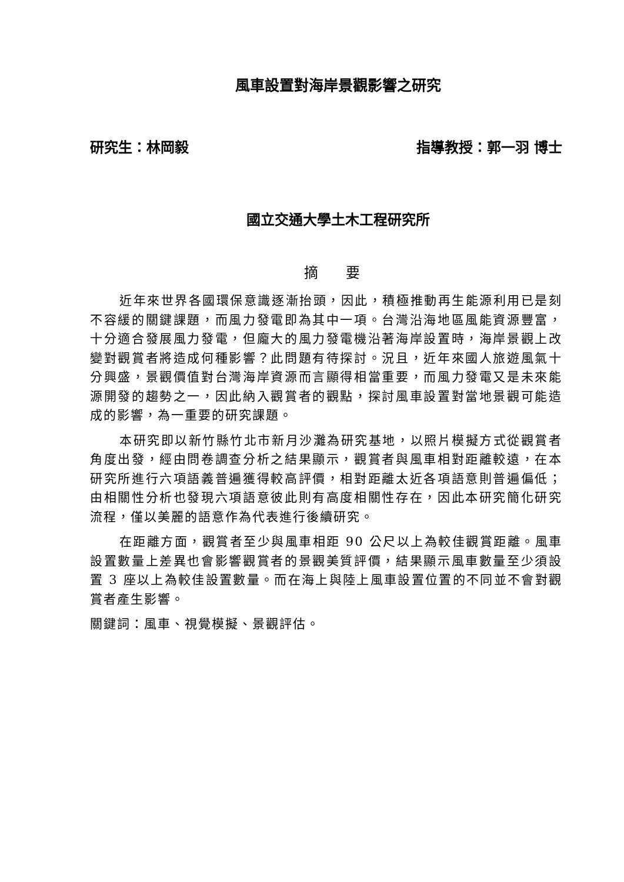風車設置對海岸景觀影響之研究
研究生：林岡毅 指導教授：郭一羽 博士
國立交通大學土木工程研究所
摘 要
近年來世界各國環保意識逐漸抬頭，因此，積極推動再生能源利用已是刻不容緩的關鍵課題，而風力發電即為其中一項。台灣沿海地區風能資源豐富，十分適合發展風力發電，但龐大的風力發電機沿著海岸設置時，海岸景觀上改變對觀賞者將造成何種影響？此問題有待探討。況且，近年來國人旅遊風氣十分興盛，景觀價值對台灣海岸資源而言顯得相當重要，而風力發電又是未來能源開發的趨勢之一，因此納入觀賞者的觀點，探討風車設置對當地景觀可能造成的影響，為一重要的研究課題。
本研究即以新竹縣竹北市新月沙灘為研究基地，以照片模擬方式從觀賞者角度出發，經由問卷調查分析之結果顯示，觀賞者與風車相對距離較遠，在本研究所進行六項語義普遍獲得較高評價，相對距離太近各項語意則普遍偏低；由相關性分析也發現六項語意彼此則有高度相關性存在，因此本研究簡化研究流程，僅以美麗的語意作為代表進行後續研究。
在距離方面，觀賞者至少與風車相距 90 公尺以上為較佳觀賞距離。風車設置數量上差異也會影響觀賞者的景觀美質評價，結果顯示風車數量至少須設置 3 座以上為較佳設置數量。而在海上與陸上風車設置位置的不同並不會對觀賞者產生影響。
關鍵詞：風車、視覺模擬、景觀評估。